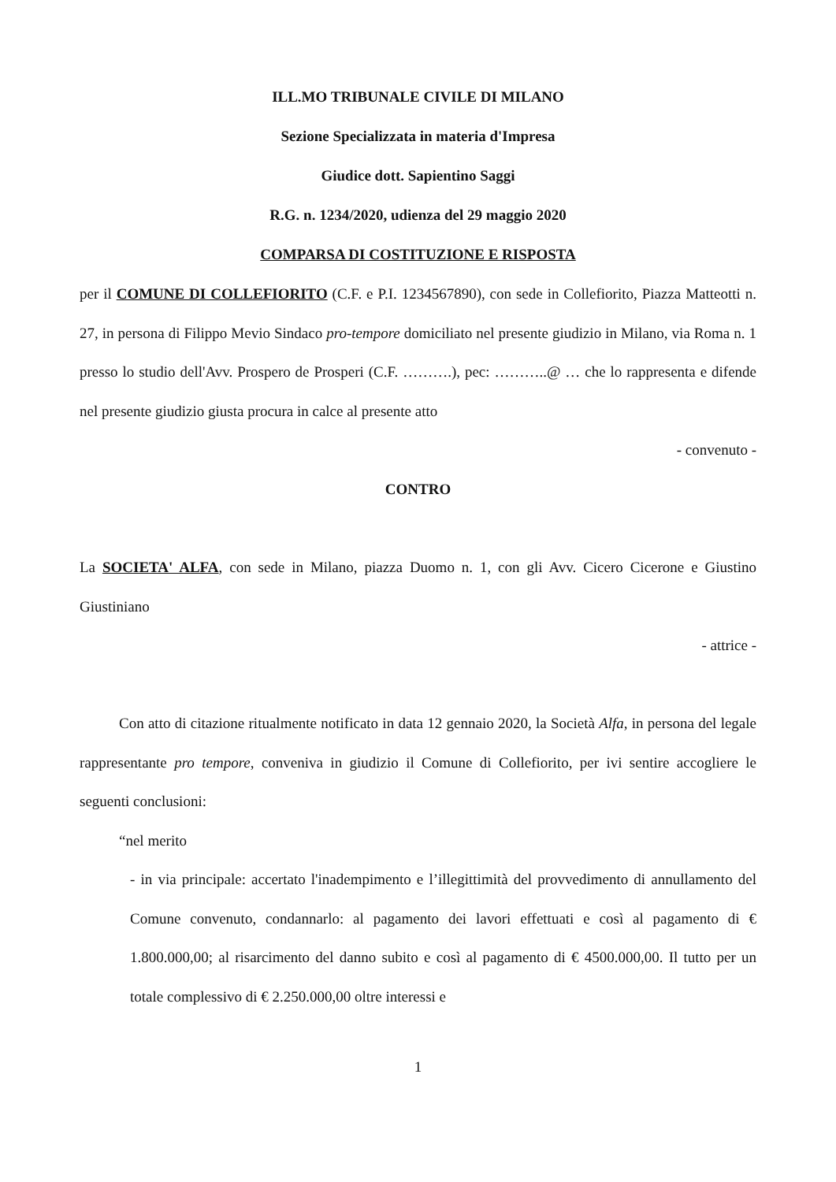ILL.MO TRIBUNALE CIVILE DI MILANO
Sezione Specializzata in materia d'Impresa
Giudice dott. Sapientino Saggi
R.G. n. 1234/2020, udienza del 29 maggio 2020
COMPARSA DI COSTITUZIONE E RISPOSTA
per il COMUNE DI COLLEFIORITO (C.F. e P.I. 1234567890), con sede in Collefiorito, Piazza Matteotti n. 27, in persona di Filippo Mevio Sindaco pro-tempore domiciliato nel presente giudizio in Milano, via Roma n. 1 presso lo studio dell'Avv. Prospero de Prosperi (C.F. ……….), pec: ………..@ … che lo rappresenta e difende nel presente giudizio giusta procura in calce al presente atto
- convenuto -
CONTRO
La SOCIETA' ALFA, con sede in Milano, piazza Duomo n. 1, con gli Avv. Cicero Cicerone e Giustino Giustiniano
- attrice -
Con atto di citazione ritualmente notificato in data 12 gennaio 2020, la Società Alfa, in persona del legale rappresentante pro tempore, conveniva in giudizio il Comune di Collefiorito, per ivi sentire accogliere le seguenti conclusioni:
“nel merito
- in via principale: accertato l'inadempimento e l’illegittimità del provvedimento di annullamento del Comune convenuto, condannarlo: al pagamento dei lavori effettuati e così al pagamento di € 1.800.000,00; al risarcimento del danno subito e così al pagamento di € 4500.000,00. Il tutto per un totale complessivo di € 2.250.000,00 oltre interessi e
1